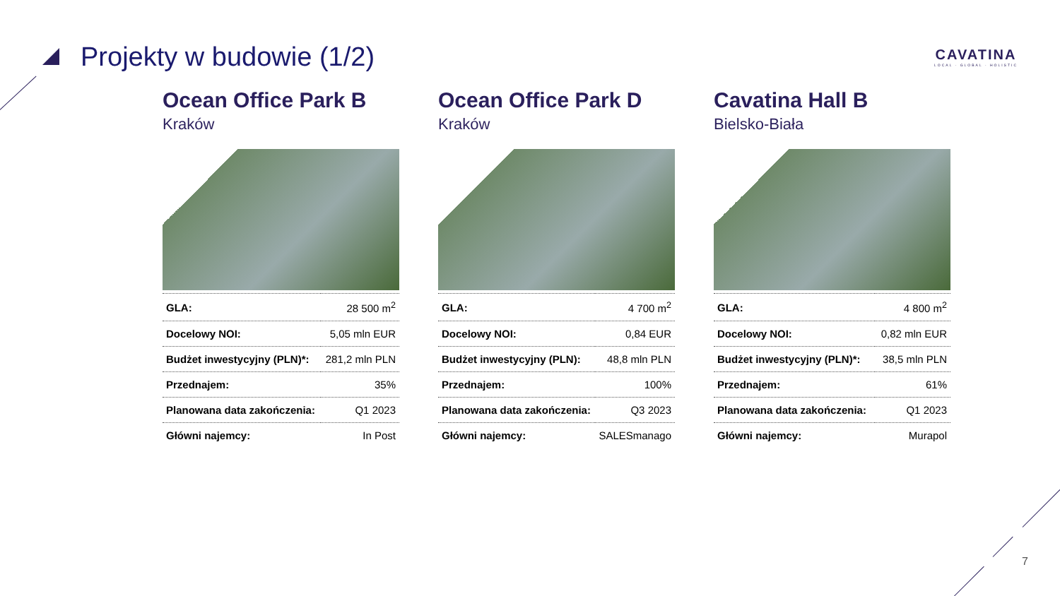Projekty w budowie (1/2)
CAVATINA
LOCAL · GLOBAL · HOLISTIC
Ocean Office Park B
Kraków
| GLA: | 28 500 m<sup>2</sup> |
| Docelowy NOI: | 5,05 mln EUR |
| Budżet inwestycyjny (PLN)*: | 281,2 mln PLN |
| Przednajem: | 35% |
| Planowana data zakończenia: | Q1 2023 |
| Główni najemcy: | In Post |
Ocean Office Park D
Kraków
| GLA: | 4 700 m<sup>2</sup> |
| Docelowy NOI: | 0,84 EUR |
| Budżet inwestycyjny (PLN): | 48,8 mln PLN |
| Przednajem: | 100% |
| Planowana data zakończenia: | Q3 2023 |
| Główni najemcy: | SALESmanago |
Cavatina Hall B
Bielsko-Biała
| GLA: | 4 800 m<sup>2</sup> |
| Docelowy NOI: | 0,82 mln EUR |
| Budżet inwestycyjny (PLN)*: | 38,5 mln PLN |
| Przednajem: | 61% |
| Planowana data zakończenia: | Q1 2023 |
| Główni najemcy: | Murapol |
7